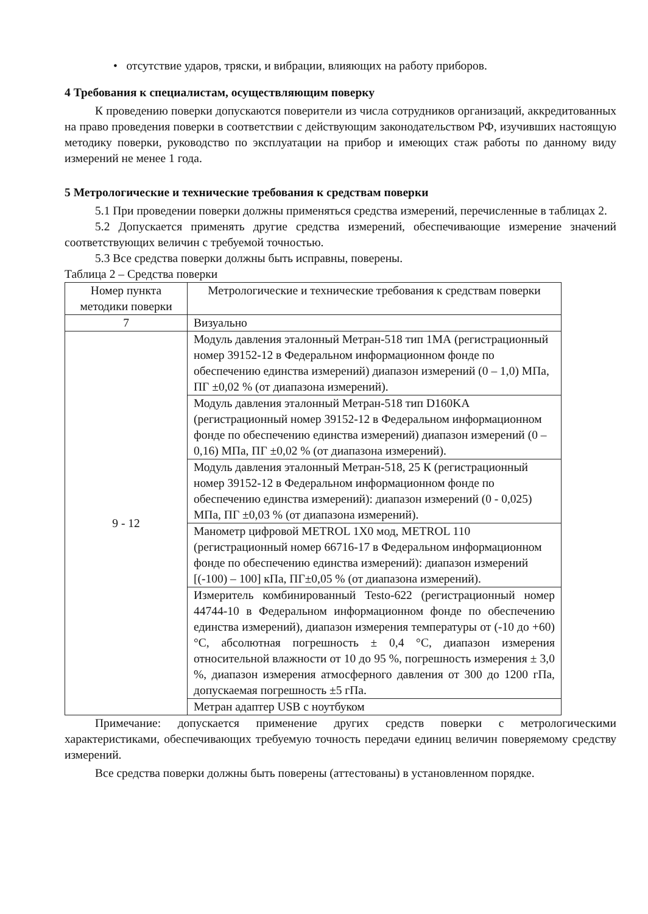• отсутствие ударов, тряски, и вибрации, влияющих на работу приборов.
4 Требования к специалистам, осуществляющим поверку
К проведению поверки допускаются поверители из числа сотрудников организаций, аккредитованных на право проведения поверки в соответствии с действующим законодательством РФ, изучивших настоящую методику поверки, руководство по эксплуатации на прибор и имеющих стаж работы по данному виду измерений не менее 1 года.
5 Метрологические и технические требования к средствам поверки
5.1 При проведении поверки должны применяться средства измерений, перечисленные в таблицах 2.
5.2 Допускается применять другие средства измерений, обеспечивающие измерение значений соответствующих величин с требуемой точностью.
5.3 Все средства поверки должны быть исправны, поверены.
Таблица 2 – Средства поверки
| Номер пункта методики поверки | Метрологические и технические требования к средствам поверки |
| --- | --- |
| 7 | Визуально |
| 9 - 12 | Модуль давления эталонный Метран-518 тип 1МА (регистрационный номер 39152-12 в Федеральном информационном фонде по обеспечению единства измерений) диапазон измерений (0 – 1,0) МПа, ПГ ±0,02 % (от диапазона измерений). |
| | Модуль давления эталонный Метран-518 тип D160KA (регистрационный номер 39152-12 в Федеральном информационном фонде по обеспечению единства измерений) диапазон измерений (0 – 0,16) МПа, ПГ ±0,02 % (от диапазона измерений). |
| | Модуль давления эталонный Метран-518, 25 К (регистрационный номер 39152-12 в Федеральном информационном фонде по обеспечению единства измерений): диапазон измерений (0 - 0,025) МПа, ПГ ±0,03 % (от диапазона измерений). |
| | Манометр цифровой METROL 1X0 мод, METROL 110 (регистрационный номер 66716-17 в Федеральном информационном фонде по обеспечению единства измерений): диапазон измерений [(-100) – 100] кПа, ПГ±0,05 % (от диапазона измерений). |
| | Измеритель комбинированный Testo-622 (регистрационный номер 44744-10 в Федеральном информационном фонде по обеспечению единства измерений), диапазон измерения температуры от (-10 до +60) °С, абсолютная погрешность ± 0,4 °С, диапазон измерения относительной влажности от 10 до 95 %, погрешность измерения ± 3,0 %, диапазон измерения атмосферного давления от 300 до 1200 гПа, допускаемая погрешность ±5 гПа. |
| | Метран адаптер USB с ноутбуком |
Примечание: допускается применение других средств поверки с метрологическими характеристиками, обеспечивающих требуемую точность передачи единиц величин поверяемому средству измерений.
Все средства поверки должны быть поверены (аттестованы) в установленном порядке.